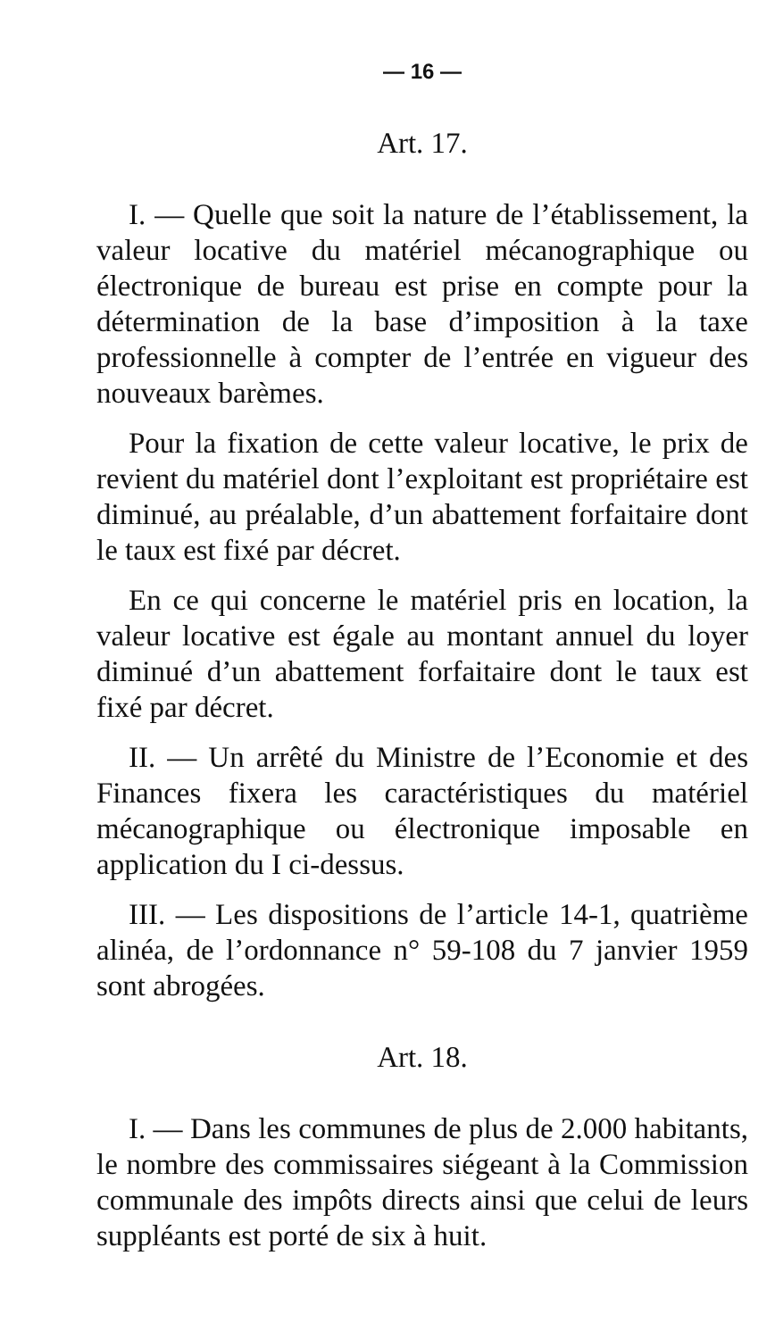— 16 —
Art. 17.
I. — Quelle que soit la nature de l’établissement, la valeur locative du matériel mécanographique ou électronique de bureau est prise en compte pour la détermination de la base d’imposition à la taxe professionnelle à compter de l’entrée en vigueur des nouveaux barèmes.
Pour la fixation de cette valeur locative, le prix de revient du matériel dont l’exploitant est propriétaire est diminué, au préalable, d’un abattement forfaitaire dont le taux est fixé par décret.
En ce qui concerne le matériel pris en location, la valeur locative est égale au montant annuel du loyer diminué d’un abattement forfaitaire dont le taux est fixé par décret.
II. — Un arrêté du Ministre de l’Economie et des Finances fixera les caractéristiques du matériel mécanographique ou électronique imposable en application du I ci-dessus.
III. — Les dispositions de l’article 14-1, quatrième alinéa, de l’ordonnance n° 59-108 du 7 janvier 1959 sont abrogées.
Art. 18.
I. — Dans les communes de plus de 2.000 habitants, le nombre des commissaires siégeant à la Commission communale des impôts directs ainsi que celui de leurs suppléants est porté de six à huit.